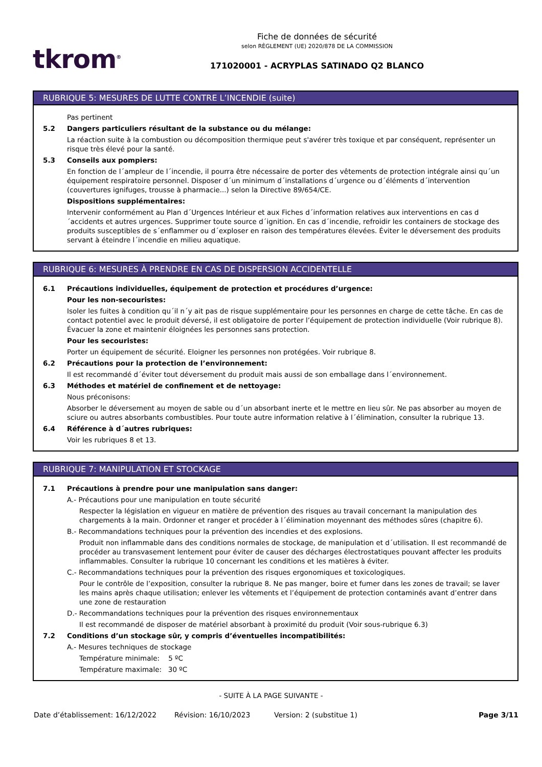tkrom<sup>®</sup>
Fiche de données de sécurité
selon RÈGLEMENT (UE) 2020/878 DE LA COMMISSION
171020001 - ACRYPLAS SATINADO Q2 BLANCO
RUBRIQUE 5: MESURES DE LUTTE CONTRE L’INCENDIE (suite)
Pas pertinent
5.2 Dangers particuliers résultant de la substance ou du mélange:
La réaction suite à la combustion ou décomposition thermique peut s'avérer très toxique et par conséquent, représenter un risque très élevé pour la santé.
5.3 Conseils aux pompiers:
En fonction de l´ampleur de l´incendie, il pourra être nécessaire de porter des vêtements de protection intégrale ainsi qu´un équipement respiratoire personnel. Disposer d´un minimum d´installations d´urgence ou d´éléments d´intervention (couvertures ignifuges, trousse à pharmacie...) selon la Directive 89/654/CE.
Dispositions supplémentaires:
Intervenir conformément au Plan d´Urgences Intérieur et aux Fiches d´information relatives aux interventions en cas d´accidents et autres urgences. Supprimer toute source d´ignition. En cas d´incendie, refroidir les containers de stockage des produits susceptibles de s´enflammer ou d´exploser en raison des températures élevées. Éviter le déversement des produits servant à éteindre l´incendie en milieu aquatique.
RUBRIQUE 6: MESURES À PRENDRE EN CAS DE DISPERSION ACCIDENTELLE
6.1 Précautions individuelles, équipement de protection et procédures d’urgence:
Pour les non-secouristes:
Isoler les fuites à condition qu´il n´y ait pas de risque supplémentaire pour les personnes en charge de cette tâche. En cas de contact potentiel avec le produit déversé, il est obligatoire de porter l’équipement de protection individuelle (Voir rubrique 8). Évacuer la zone et maintenir éloignées les personnes sans protection.
Pour les secouristes:
Porter un équipement de sécurité. Eloigner les personnes non protégées. Voir rubrique 8.
6.2 Précautions pour la protection de l’environnement:
Il est recommandé d´éviter tout déversement du produit mais aussi de son emballage dans l´environnement.
6.3 Méthodes et matériel de confinement et de nettoyage:
Nous préconisons:
Absorber le déversement au moyen de sable ou d´un absorbant inerte et le mettre en lieu sûr. Ne pas absorber au moyen de sciure ou autres absorbants combustibles. Pour toute autre information relative à l´élimination, consulter la rubrique 13.
6.4 Référence à d´autres rubriques:
Voir les rubriques 8 et 13.
RUBRIQUE 7: MANIPULATION ET STOCKAGE
7.1 Précautions à prendre pour une manipulation sans danger:
A.- Précautions pour une manipulation en toute sécurité
Respecter la législation en vigueur en matière de prévention des risques au travail concernant la manipulation des chargements à la main. Ordonner et ranger et procéder à l´élimination moyennant des méthodes sûres (chapitre 6).
B.- Recommandations techniques pour la prévention des incendies et des explosions.
Produit non inflammable dans des conditions normales de stockage, de manipulation et d´utilisation. Il est recommandé de procéder au transvasement lentement pour éviter de causer des décharges électrostatiques pouvant affecter les produits inflammables. Consulter la rubrique 10 concernant les conditions et les matières à éviter.
C.- Recommandations techniques pour la prévention des risques ergonomiques et toxicologiques.
Pour le contrôle de l’exposition, consulter la rubrique 8. Ne pas manger, boire et fumer dans les zones de travail; se laver les mains après chaque utilisation; enlever les vêtements et l’équipement de protection contaminés avant d’entrer dans une zone de restauration
D.- Recommandations techniques pour la prévention des risques environnementaux
Il est recommandé de disposer de matériel absorbant à proximité du produit (Voir sous-rubrique 6.3)
7.2 Conditions d’un stockage sûr, y compris d’éventuelles incompatibilités:
A.- Mesures techniques de stockage
Température minimale: 5 ºC
Température maximale: 30 ºC
- SUITE À LA PAGE SUIVANTE -
Date d’établissement: 16/12/2022 Révision: 16/10/2023 Version: 2 (substitue 1) Page 3/11